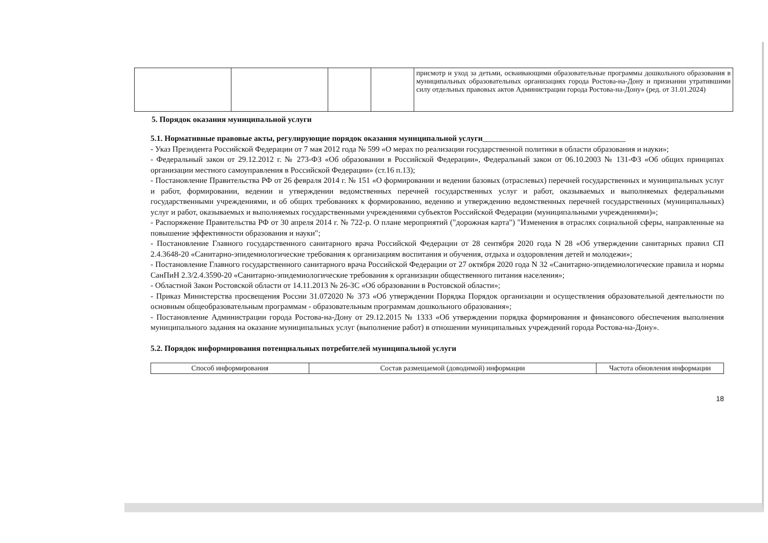| | | | | присмотр и уход за детьми, осваивающими образовательные программы дошкольного образования в муниципальных образовательных организациях города Ростова-на-Дону и признании утратившими силу отдельных правовых актов Администрации города Ростова-на-Дону» (ред. от 31.01.2024) |
5. Порядок оказания муниципальной услуги
5.1. Нормативные правовые акты, регулирующие порядок оказания муниципальной услуги____________________________________
- Указ Президента Российской Федерации от 7 мая 2012 года № 599 «О мерах по реализации государственной политики в области образования и науки»;
- Федеральный закон от 29.12.2012 г. № 273-ФЗ «Об образовании в Российской Федерации», Федеральный закон от 06.10.2003 № 131-ФЗ «Об общих принципах организации местного самоуправления в Российской Федерации» (ст.16 п.13);
- Постановление Правительства РФ от 26 февраля 2014 г. № 151 «О формировании и ведении базовых (отраслевых) перечней государственных и муниципальных услуг и работ, формировании, ведении и утверждении ведомственных перечней государственных услуг и работ, оказываемых и выполняемых федеральными государственными учреждениями, и об общих требованиях к формированию, ведению и утверждению ведомственных перечней государственных (муниципальных) услуг и работ, оказываемых и выполняемых государственными учреждениями субъектов Российской Федерации (муниципальными учреждениями)»;
- Распоряжение Правительства РФ от 30 апреля 2014 г. № 722-р. О плане мероприятий ("дорожная карта") "Изменения в отраслях социальной сферы, направленные на повышение эффективности образования и науки";
- Постановление Главного государственного санитарного врача Российской Федерации от 28 сентября 2020 года N 28 «Об утверждении санитарных правил СП 2.4.3648-20 «Санитарно-эпидемиологические требования к организациям воспитания и обучения, отдыха и оздоровления детей и молодежи»;
- Постановление Главного государственного санитарного врача Российской Федерации от 27 октября 2020 года N 32 «Санитарно-эпидемиологические правила и нормы СанПиН 2.3/2.4.3590-20 «Санитарно-эпидемиологические требования к организации общественного питания населения»;
- Областной Закон Ростовской области от 14.11.2013 № 26-ЗС «Об образовании в Ростовской области»;
- Приказ Министерства просвещения России 31.072020 № 373 «Об утверждении Порядка Порядок организации и осуществления образовательной деятельности по основным общеобразовательным программам - образовательным программам дошкольного образования»;
- Постановление Администрации города Ростова-на-Дону от 29.12.2015 № 1333 «Об утверждении порядка формирования и финансового обеспечения выполнения муниципального задания на оказание муниципальных услуг (выполнение работ) в отношении муниципальных учреждений города Ростова-на-Дону».
5.2. Порядок информирования потенциальных потребителей муниципальной услуги
| Способ информирования | Состав размещаемой (доводимой) информации | Частота обновления информации |
| --- | --- | --- |
18